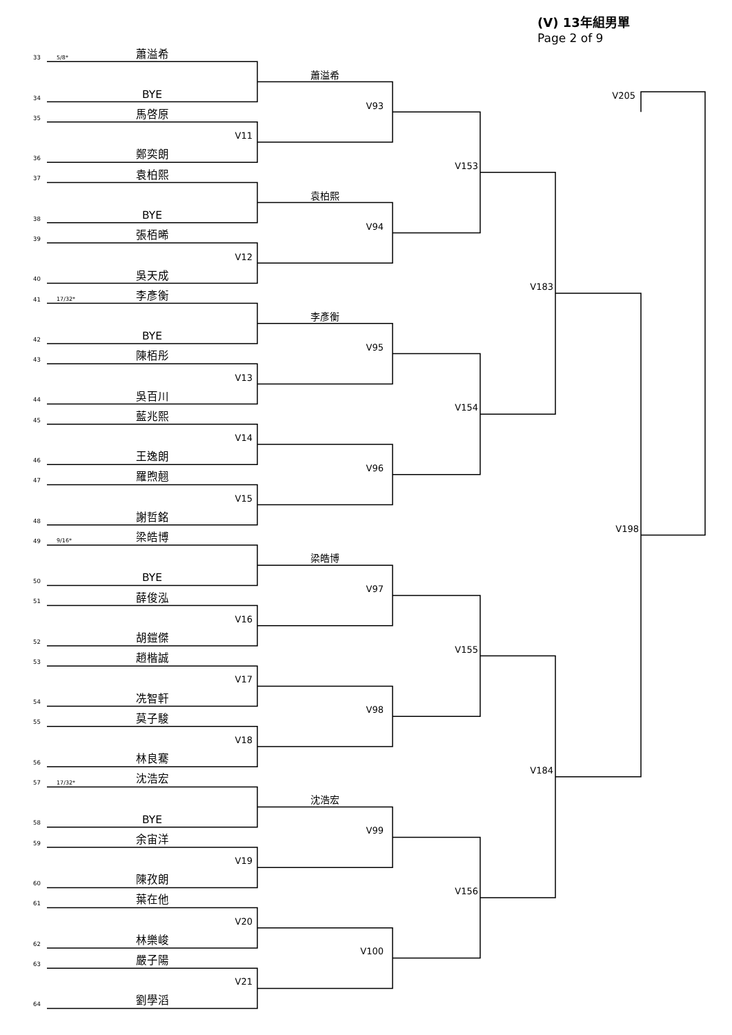(V) 13年組男單
Page 2 of 9
33
5/8*
蕭溢希
蕭溢希
34
BYE
V205
V93
35
馬啓原
V11
36
鄭奕朗
V153
37
袁柏熙
袁柏熙
38
BYE
V94
39
張栢晞
V12
40
吳天成
V183
41
17/32*
李彥衡
李彥衡
42
BYE
V95
43
陳栢彤
V13
44
吳百川
V154
45
藍兆熙
V14
46
王逸朗
V96
47
羅煦翹
V15
48
謝哲銘
V198
49
9/16*
梁皓博
梁皓博
50
BYE
V97
51
薛俊泓
V16
52
胡鎧傑
V155
53
趙楷誠
V17
54
冼智軒
V98
55
莫子駿
V18
56
林良騫
V184
57
17/32*
沈浩宏
沈浩宏
58
BYE
V99
59
余宙洋
V19
60
陳孜朗
V156
61
葉在他
V20
62
林樂峻
V100
63
嚴子陽
V21
64
劉學滔